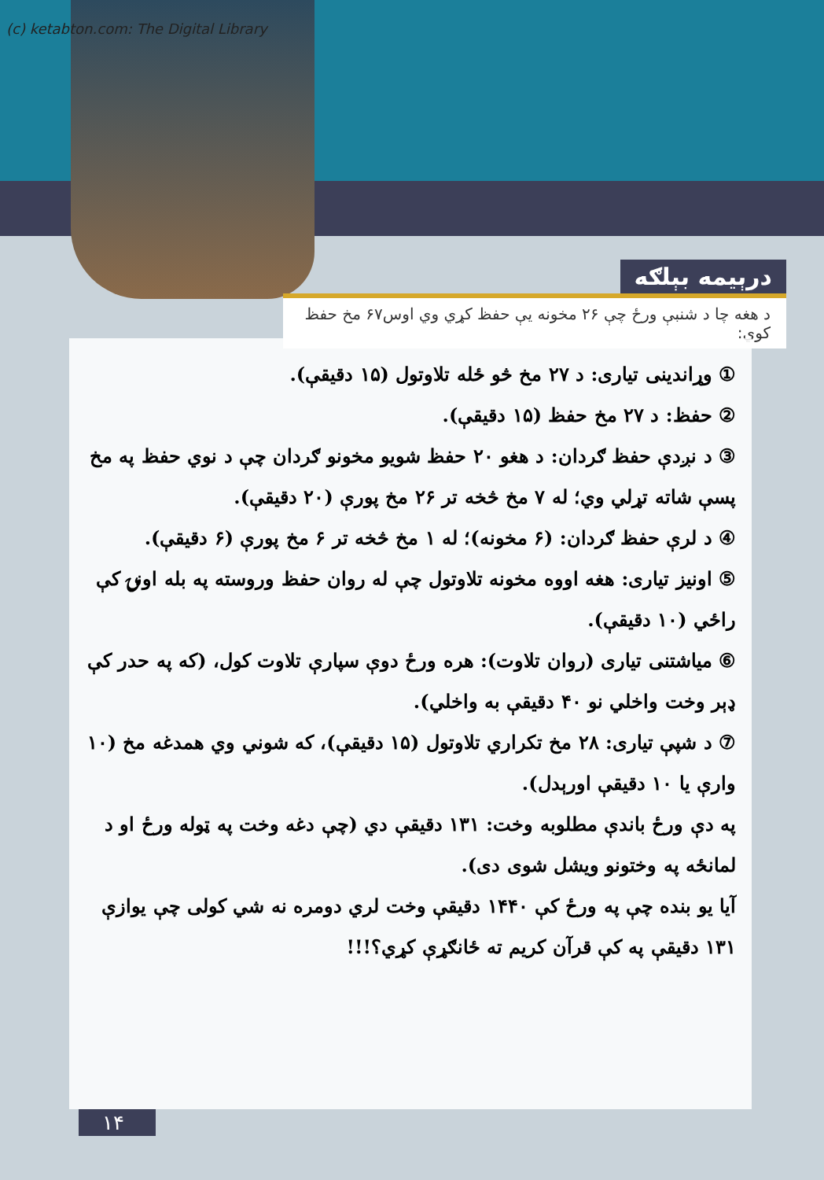(c) ketabton.com: The Digital Library
درېيمه بېلګه
د هغه چا د شنبې ورځ چې ۲۶ مخونه يې حفظ کړي وي اوس۶۷ مخ حفظ کوي:
① وړاندينی تياری: د ۲۷ مخ څو ځله تلاوتول (۱۵ دقيقې).
② حفظ: د ۲۷ مخ حفظ (۱۵ دقيقې).
③ د نږدې حفظ ګردان: د هغو ۲۰ حفظ شويو مخونو ګردان چې د نوي حفظ په مخ پسې شاته تړلي وي؛ له ۷ مخ څخه تر ۲۶ مخ پورې (۲۰ دقيقې).
④ د لرې حفظ ګردان: (۶ مخونه)؛ له ۱ مخ څخه تر ۶ مخ پورې (۶ دقيقې).
⑤ اونيز تياری: هغه اووه مخونه تلاوتول چې له روان حفظ وروسته په بله اونۍ کې راځي (۱۰ دقيقې).
⑥ مياشتنی تياری (روان تلاوت): هره ورځ دوې سپارې تلاوت کول، (که په حدر کې ډېر وخت واخلي نو ۴۰ دقيقې به واخلي).
⑦ د شپې تياری: ۲۸ مخ تکراري تلاوتول (۱۵ دقيقې)، که شوني وي همدغه مخ (۱۰ وارې يا ۱۰ دقيقې اورېدل).
په دې ورځ باندې مطلوبه وخت: ۱۳۱ دقيقې دي (چې دغه وخت په ټوله ورځ او د لمانځه په وختونو ويشل شوی دی).
آيا يو بنده چې په ورځ کې ۱۴۴۰ دقيقې وخت لري دومره نه شي کولی چې يوازې ۱۳۱ دقيقې په کې قرآن کريم ته ځانګړې کړي؟!!!
۱۴